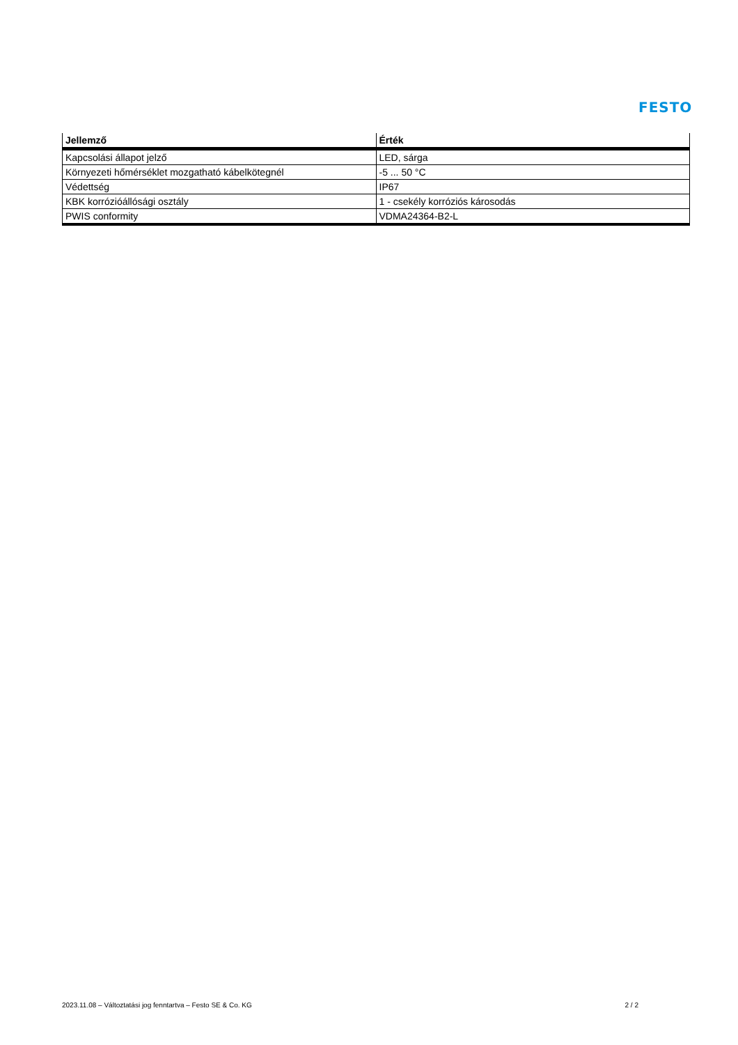FESTO
| Jellemző | Érték |
| --- | --- |
| Kapcsolási állapot jelző | LED, sárga |
| Környezeti hőmérséklet mozgatható kábelkötegnél | -5 ... 50 °C |
| Védettség | IP67 |
| KBK korrózióállósági osztály | 1 - csekély korróziós károsodás |
| PWIS conformity | VDMA24364-B2-L |
2023.11.08 – Változtatási jog fenntartva – Festo SE & Co. KG 2 / 2